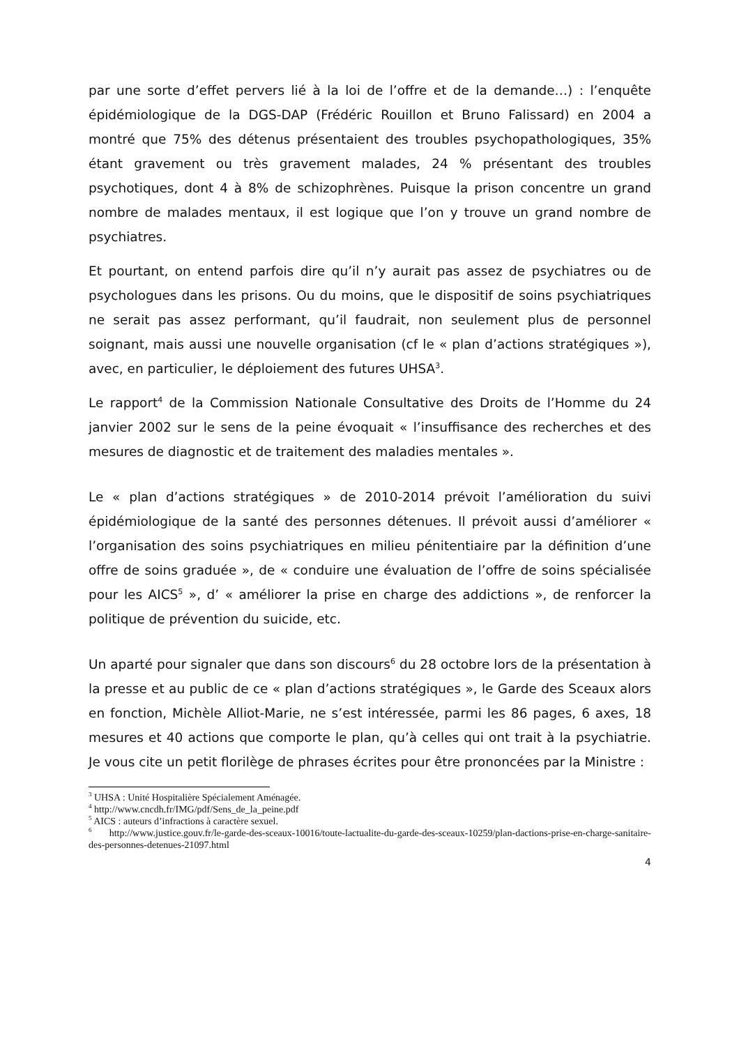par une sorte d’effet pervers lié à la loi de l’offre et de la demande…) : l’enquête épidémiologique de la DGS-DAP (Frédéric Rouillon et Bruno Falissard) en 2004 a montré que 75% des détenus présentaient des troubles psychopathologiques, 35% étant gravement ou très gravement malades, 24 % présentant des troubles psychotiques, dont 4 à 8% de schizophrènes. Puisque la prison concentre un grand nombre de malades mentaux, il est logique que l’on y trouve un grand nombre de psychiatres.
Et pourtant, on entend parfois dire qu’il n’y aurait pas assez de psychiatres ou de psychologues dans les prisons. Ou du moins, que le dispositif de soins psychiatriques ne serait pas assez performant, qu’il faudrait, non seulement plus de personnel soignant, mais aussi une nouvelle organisation (cf le « plan d’actions stratégiques »), avec, en particulier, le déploiement des futures UHSA<sup>3</sup>.
Le rapport<sup>4</sup> de la Commission Nationale Consultative des Droits de l’Homme du 24 janvier 2002 sur le sens de la peine évoquait « l’insuffisance des recherches et des mesures de diagnostic et de traitement des maladies mentales ».
Le « plan d’actions stratégiques » de 2010-2014 prévoit l’amélioration du suivi épidémiologique de la santé des personnes détenues. Il prévoit aussi d’améliorer « l’organisation des soins psychiatriques en milieu pénitentiaire par la définition d’une offre de soins graduée », de « conduire une évaluation de l’offre de soins spécialisée pour les AICS<sup>5</sup> », d’ « améliorer la prise en charge des addictions », de renforcer la politique de prévention du suicide, etc.
Un aparté pour signaler que dans son discours<sup>6</sup> du 28 octobre lors de la présentation à la presse et au public de ce « plan d’actions stratégiques », le Garde des Sceaux alors en fonction, Michèle Alliot-Marie, ne s’est intéressée, parmi les 86 pages, 6 axes, 18 mesures et 40 actions que comporte le plan, qu’à celles qui ont trait à la psychiatrie. Je vous cite un petit florilège de phrases écrites pour être prononcées par la Ministre :
<sup>3</sup> UHSA : Unité Hospitalière Spécialement Aménagée.
<sup>4</sup> http://www.cncdh.fr/IMG/pdf/Sens_de_la_peine.pdf
<sup>5</sup> AICS : auteurs d’infractions à caractère sexuel.
<sup>6</sup> http://www.justice.gouv.fr/le-garde-des-sceaux-10016/toute-lactualite-du-garde-des-sceaux-10259/plan-dactions-prise-en-charge-sanitaire-des-personnes-detenues-21097.html
4